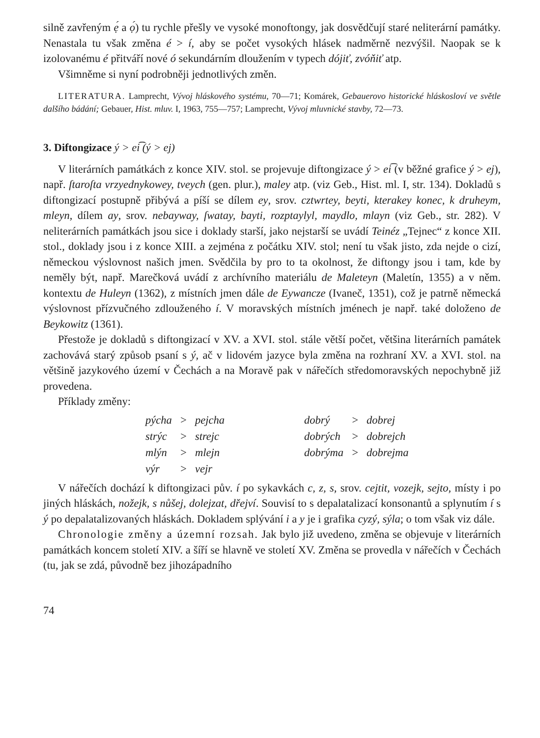silně zavřeným ẹ́ a ọ́) tu rychle přešly ve vysoké monoftongy, jak dosvědčují staré neliterární památky. Nenastala tu však změna é > í, aby se počet vysokých hlásek nadměrně nezvýšil. Naopak se k izolovanému é přitváří nové ó sekundárním dloužením v typech dójiť, zvóňiť atp.
Všimněme si nyní podrobněji jednotlivých změn.
LITERATURA. Lamprecht, Vývoj hláskového systému, 70—71; Komárek, Gebauerovo historické hláskosloví ve světle dalšího bádání; Gebauer, Hist. mluv. I, 1963, 755—757; Lamprecht, Vývoj mluvnické stavby, 72—73.
3. Diftongizace ý > ei͡ (ý > ej)
V literárních památkách z konce XIV. stol. se projevuje diftongizace ý > ei͡ (v běžné grafice ý > ej), např. ſtaroſta vrzyednykowey, tveych (gen. plur.), maley atp. (viz Geb., Hist. ml. I, str. 134). Dokladů s diftongizací postupně přibývá a píší se dílem ey, srov. cztwrtey, beyti, kterakey konec, k druheym, mleyn, dílem ay, srov. nebayway, ſwatay, bayti, rozptaylyl, maydlo, mlayn (viz Geb., str. 282). V neliterárních památkách jsou sice i doklady starší, jako nejstarší se uvádí Teinéz „Tejnec“ z konce XII. stol., doklady jsou i z konce XIII. a zejména z počátku XIV. stol; není tu však jisto, zda nejde o cizí, německou výslovnost našich jmen. Svědčila by pro to ta okolnost, že diftongy jsou i tam, kde by neměly být, např. Marečková uvádí z archívního materiálu de Maleteyn (Maletín, 1355) a v něm. kontextu de Huleyn (1362), z místních jmen dále de Eywancze (Ivaneč, 1351), což je patrně německá výslovnost přízvučného zdlouženého í. V moravských místních jménech je např. také doloženo de Beykowitz (1361).
Přestože je dokladů s diftongizací v XV. a XVI. stol. stále větší počet, většina literárních památek zachovává starý způsob psaní s ý, ač v lidovém jazyce byla změna na rozhraní XV. a XVI. stol. na většině jazykového území v Čechách a na Moravě pak v nářečích středomoravských nepochybně již provedena.
Příklady změny:
| pýcha | > | pejcha | | dobrý | > | dobrej |
| strýc | > | strejc | | dobrých | > | dobrejch |
| mlýn | > | mlejn | | dobrýma | > | dobrejma |
| výr | > | vejr | | | | |
V nářečích dochází k diftongizaci pův. í po sykavkách c, z, s, srov. cejtit, vozejk, sejto, místy i po jiných hláskách, nožejk, s nůšej, dolejzat, dřejví. Souvisí to s depalatalizací konsonantů a splynutím í s ý po depalatalizovaných hláskách. Dokladem splývání i a y je i grafika cyzý, sýla; o tom však viz dále.
Chronologie změny a územní rozsah. Jak bylo již uvedeno, změna se objevuje v literárních památkách koncem století XIV. a šíří se hlavně ve století XV. Změna se provedla v nářečích v Čechách (tu, jak se zdá, původně bez jihozápadního
74